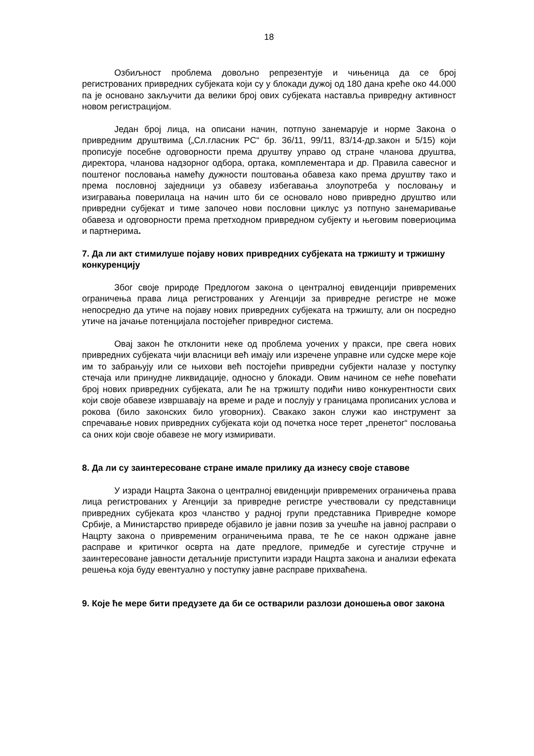18
Озбиљност проблема довољно репрезентује и чињеница да се број регистрованих привредних субјеката који су у блокади дужој од 180 дана креће око 44.000 па је основано закључити да велики број ових субјеката наставља привредну активност новом регистрацијом.
Један број лица, на описани начин, потпуно занемарује и норме Закона о привредним друштвима („Сл.гласник РС“ бр. 36/11, 99/11, 83/14-др.закон и 5/15) који прописује посебне одговорности према друштву управо од стране чланова друштва, директора, чланова надзорног одбора, ортака, комплементара и др. Правила савесног и поштеног пословања намећу дужности поштовања обавеза како према друштву тако и према пословној заједници уз обавезу избегавања злоупотреба у пословању и изигравања поверилаца на начин што би се основало ново привредно друштво или привредни субјекат и тиме започео нови пословни циклус уз потпуно занемаривање обавеза и одговорности према претходном привредном субјекту и његовим повериоцима и партнерима.
7. Да ли акт стимилуше појаву нових привредних субјеката на тржишту и тржишну конкуренцију
Због своје природе Предлогом закона о централној евиденцији привремених ограничења права лица регистрованих у Агенцији за привредне регистре не може непосредно да утиче на појаву нових привредних субјеката на тржишту, али он посредно утиче на јачање потенцијала постојећег привредног система.
Овај закон ће отклонити неке од проблема уочених у пракси, пре свега нових привредних субјеката чији власници већ имају или изречене управне или судске мере које им то забрањују или се њихови већ постојећи привредни субјекти налазе у поступку стечаја или принудне ликвидације, односно у блокади. Овим начином се неће повећати број нових привредних субјеката, али ће на тржишту подићи ниво конкурентности свих који своје обавезе извршавају на време и раде и послују у границама прописаних услова и рокова (било законских било уговорних). Свакако закон служи као инструмент за спречавање нових привредних субјеката који од почетка носе терет „пренетог“ пословања са оних који своје обавезе не могу измиривати.
8. Да ли су заинтересоване стране имале прилику да изнесу своје ставове
У изради Нацрта Закона о централној евиденцији привремених ограничења права лица регистрованих у Агенцији за привредне регистре учествовали су представници привредних субјеката кроз чланство у радној групи представника Привредне коморе Србије, а Министарство привреде објавило је јавни позив за учешће на јавној расправи о Нацрту закона о привременим ограничењима права, те ће се након одржане јавне расправе и критичког осврта на дате предлоге, примедбе и сугестије стручне и заинтересоване јавности детаљније приступити изради Нацрта закона и анализи ефеката решења која буду евентуално у поступку јавне расправе прихваћена.
9. Које ће мере бити предузете да би се остварили разлози доношења овог закона